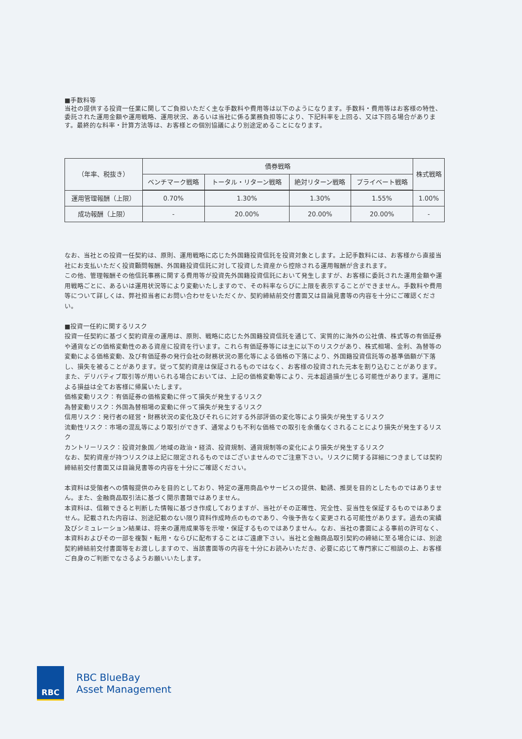■手数料等
当社の提供する投資一任業に関してご負担いただく主な手数料や費用等は以下のようになります。手数料・費用等はお客様の特性、委託された運用金額や運用戦略、運用状況、あるいは当社に係る業務負担等により、下記料率を上回る、又は下回る場合があります。最終的な料率・計算方法等は、お客様との個別協議により別途定めることになります。
| （年率、税抜き） | 債券戦略 | | | | 株式戦略 |
| --- | --- | --- | --- | --- | --- |
| | ベンチマーク戦略 | トータル・リターン戦略 | 絶対リターン戦略 | プライベート戦略 | |
| 運用管理報酬（上限） | 0.70% | 1.30% | 1.30% | 1.55% | 1.00% |
| 成功報酬（上限） | - | 20.00% | 20.00% | 20.00% | - |
なお、当社との投資一任契約は、原則、運用戦略に応じた外国籍投資信託を投資対象とします。上記手数料には、お客様から直接当社にお支払いただく投資顧問報酬、外国籍投資信託に対して投資した資産から控除される運用報酬が含まれます。
この他、管理報酬その他信託事務に関する費用等が投資先外国籍投資信託において発生しますが、お客様に委託された運用金額や運用戦略ごとに、あるいは運用状況等により変動いたしますので、その料率ならびに上限を表示することができません。手数料や費用等について詳しくは、弊社担当者にお問い合わせをいただくか、契約締結前交付書面又は目論見書等の内容を十分にご確認ください。
■投資一任約に関するリスク
投資一任契約に基づく契約資産の運用は、原則、戦略に応じた外国籍投資信託を通じて、実質的に海外の公社債、株式等の有価証券や通貨などの価格変動性のある資産に投資を行います。これら有価証券等には主に以下のリスクがあり、株式相場、金利、為替等の変動による価格変動、及び有価証券の発行会社の財務状況の悪化等による価格の下落により、外国籍投資信託等の基準価額が下落し、損失を被ることがあります。従って契約資産は保証されるものではなく、お客様の投資された元本を割り込むことがあります。また、デリバティブ取引等が用いられる場合においては、上記の価格変動等により、元本超過損が生じる可能性があります。運用による損益は全てお客様に帰属いたします。
価格変動リスク：有価証券の価格変動に伴って損失が発生するリスク
為替変動リスク：外国為替相場の変動に伴って損失が発生するリスク
信用リスク：発行者の経営・財務状況の変化及びそれらに対する外部評価の変化等により損失が発生するリスク
流動性リスク：市場の混乱等により取引ができず、通常よりも不利な価格での取引を余儀なくされることにより損失が発生するリスク
カントリーリスク：投資対象国／地域の政治・経済、投資規制、通貨規制等の変化により損失が発生するリスク
なお、契約資産が持つリスクは上記に限定されるものではございませんのでご注意下さい。リスクに関する詳細につきましては契約締結前交付書面又は目論見書等の内容を十分にご確認ください。
本資料は受領者への情報提供のみを目的としており、特定の運用商品やサービスの提供、勧誘、推奨を目的としたものではありません。また、金融商品取引法に基づく開示書類ではありません。
本資料は、信頼できると判断した情報に基づき作成しておりますが、当社がその正確性、完全性、妥当性を保証するものではありません。記載された内容は、別途記載のない限り資料作成時点のものであり、今後予告なく変更される可能性があります。過去の実績及びシミュレーション結果は、将来の運用成果等を示唆・保証するものではありません。なお、当社の書面による事前の許可なく、本資料およびその一部を複製・転用・ならびに配布することはご遠慮下さい。当社と金融商品取引契約の締結に至る場合には、別途契約締結前交付書面等をお渡ししますので、当該書面等の内容を十分にお読みいただき、必要に応じて専門家にご相談の上、お客様ご自身のご判断でなさるようお願いいたします。
RBC
RBC BlueBay
Asset Management